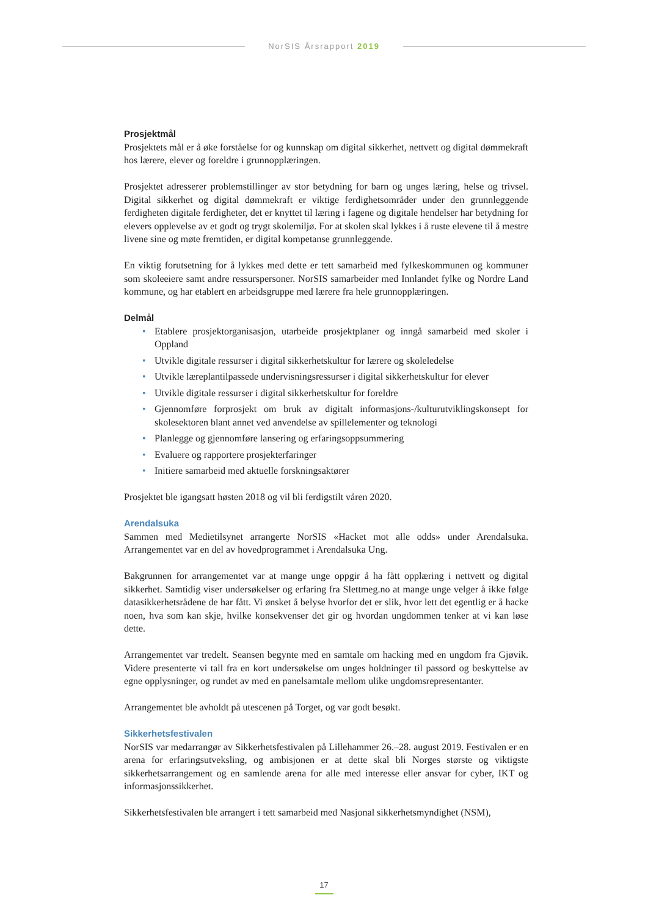NorSIS Årsrapport 2019
Prosjektmål
Prosjektets mål er å øke forståelse for og kunnskap om digital sikkerhet, nettvett og digital dømmekraft hos lærere, elever og foreldre i grunnopplæringen.
Prosjektet adresserer problemstillinger av stor betydning for barn og unges læring, helse og trivsel. Digital sikkerhet og digital dømmekraft er viktige ferdighetsområder under den grunnleggende ferdigheten digitale ferdigheter, det er knyttet til læring i fagene og digitale hendelser har betydning for elevers opplevelse av et godt og trygt skolemiljø. For at skolen skal lykkes i å ruste elevene til å mestre livene sine og møte fremtiden, er digital kompetanse grunnleggende.
En viktig forutsetning for å lykkes med dette er tett samarbeid med fylkeskommunen og kommuner som skoleeiere samt andre ressurspersoner. NorSIS samarbeider med Innlandet fylke og Nordre Land kommune, og har etablert en arbeidsgruppe med lærere fra hele grunnopplæringen.
Delmål
• Etablere prosjektorganisasjon, utarbeide prosjektplaner og inngå samarbeid med skoler i Oppland
• Utvikle digitale ressurser i digital sikkerhetskultur for lærere og skoleledelse
• Utvikle læreplantilpassede undervisningsressurser i digital sikkerhetskultur for elever
• Utvikle digitale ressurser i digital sikkerhetskultur for foreldre
• Gjennomføre forprosjekt om bruk av digitalt informasjons-/kulturutviklingskonsept for skolesektoren blant annet ved anvendelse av spillelementer og teknologi
• Planlegge og gjennomføre lansering og erfaringsoppsummering
• Evaluere og rapportere prosjekterfaringer
• Initiere samarbeid med aktuelle forskningsaktører
Prosjektet ble igangsatt høsten 2018 og vil bli ferdigstilt våren 2020.
Arendalsuka
Sammen med Medietilsynet arrangerte NorSIS «Hacket mot alle odds» under Arendalsuka. Arrangementet var en del av hovedprogrammet i Arendalsuka Ung.
Bakgrunnen for arrangementet var at mange unge oppgir å ha fått opplæring i nettvett og digital sikkerhet. Samtidig viser undersøkelser og erfaring fra Slettmeg.no at mange unge velger å ikke følge datasikkerhetsrådene de har fått. Vi ønsket å belyse hvorfor det er slik, hvor lett det egentlig er å hacke noen, hva som kan skje, hvilke konsekvenser det gir og hvordan ungdommen tenker at vi kan løse dette.
Arrangementet var tredelt. Seansen begynte med en samtale om hacking med en ungdom fra Gjøvik. Videre presenterte vi tall fra en kort undersøkelse om unges holdninger til passord og beskyttelse av egne opplysninger, og rundet av med en panelsamtale mellom ulike ungdomsrepresentanter.
Arrangementet ble avholdt på utescenen på Torget, og var godt besøkt.
Sikkerhetsfestivalen
NorSIS var medarrangør av Sikkerhetsfestivalen på Lillehammer 26.–28. august 2019. Festivalen er en arena for erfaringsutveksling, og ambisjonen er at dette skal bli Norges største og viktigste sikkerhetsarrangement og en samlende arena for alle med interesse eller ansvar for cyber, IKT og informasjonssikkerhet.
Sikkerhetsfestivalen ble arrangert i tett samarbeid med Nasjonal sikkerhetsmyndighet (NSM),
17